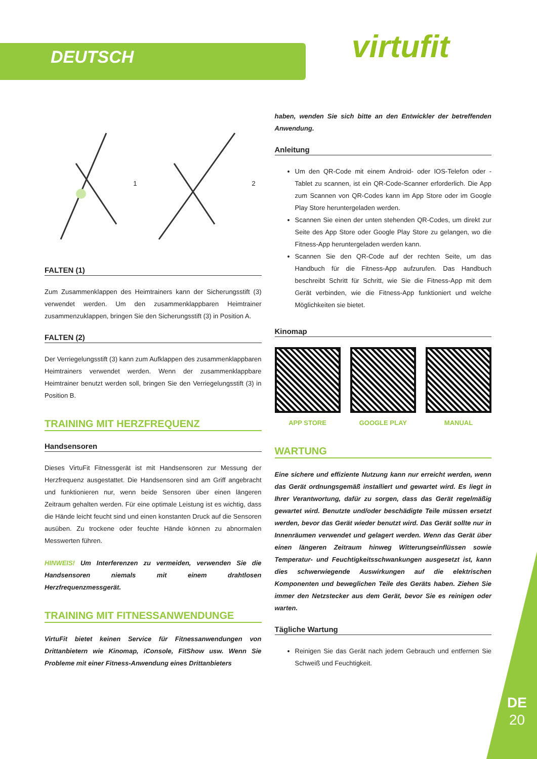DEUTSCH virtufit
1 2
FALTEN (1)
Zum Zusammenklappen des Heimtrainers kann der Sicherungsstift (3) verwendet werden. Um den zusammenklappbaren Heimtrainer zusammenzuklappen, bringen Sie den Sicherungsstift (3) in Position A.
FALTEN (2)
Der Verriegelungsstift (3) kann zum Aufklappen des zusammenklappbaren Heimtrainers verwendet werden. Wenn der zusammenklappbare Heimtrainer benutzt werden soll, bringen Sie den Verriegelungsstift (3) in Position B.
TRAINING MIT HERZFREQUENZ
Handsensoren
Dieses VirtuFit Fitnessgerät ist mit Handsensoren zur Messung der Herzfrequenz ausgestattet. Die Handsensoren sind am Griff angebracht und funktionieren nur, wenn beide Sensoren über einen längeren Zeitraum gehalten werden. Für eine optimale Leistung ist es wichtig, dass die Hände leicht feucht sind und einen konstanten Druck auf die Sensoren ausüben. Zu trockene oder feuchte Hände können zu abnormalen Messwerten führen.
HINWEIS! Um Interferenzen zu vermeiden, verwenden Sie die Handsensoren niemals mit einem drahtlosen Herzfrequenzmessgerät.
TRAINING MIT FITNESSANWENDUNGE
VirtuFit bietet keinen Service für Fitnessanwendungen von Drittanbietern wie Kinomap, iConsole, FitShow usw. Wenn Sie Probleme mit einer Fitness-Anwendung eines Drittanbieters
haben, wenden Sie sich bitte an den Entwickler der betreffenden Anwendung.
Anleitung
Um den QR-Code mit einem Android- oder IOS-Telefon oder -Tablet zu scannen, ist ein QR-Code-Scanner erforderlich. Die App zum Scannen von QR-Codes kann im App Store oder im Google Play Store heruntergeladen werden.
Scannen Sie einen der unten stehenden QR-Codes, um direkt zur Seite des App Store oder Google Play Store zu gelangen, wo die Fitness-App heruntergeladen werden kann.
Scannen Sie den QR-Code auf der rechten Seite, um das Handbuch für die Fitness-App aufzurufen. Das Handbuch beschreibt Schritt für Schritt, wie Sie die Fitness-App mit dem Gerät verbinden, wie die Fitness-App funktioniert und welche Möglichkeiten sie bietet.
Kinomap
APP STORE GOOGLE PLAY MANUAL
WARTUNG
Eine sichere und effiziente Nutzung kann nur erreicht werden, wenn das Gerät ordnungsgemäß installiert und gewartet wird. Es liegt in Ihrer Verantwortung, dafür zu sorgen, dass das Gerät regelmäßig gewartet wird. Benutzte und/oder beschädigte Teile müssen ersetzt werden, bevor das Gerät wieder benutzt wird. Das Gerät sollte nur in Innenräumen verwendet und gelagert werden. Wenn das Gerät über einen längeren Zeitraum hinweg Witterungseinflüssen sowie Temperatur- und Feuchtigkeitsschwankungen ausgesetzt ist, kann dies schwerwiegende Auswirkungen auf die elektrischen Komponenten und beweglichen Teile des Geräts haben. Ziehen Sie immer den Netzstecker aus dem Gerät, bevor Sie es reinigen oder warten.
Tägliche Wartung
Reinigen Sie das Gerät nach jedem Gebrauch und entfernen Sie Schweiß und Feuchtigkeit.
DE
20